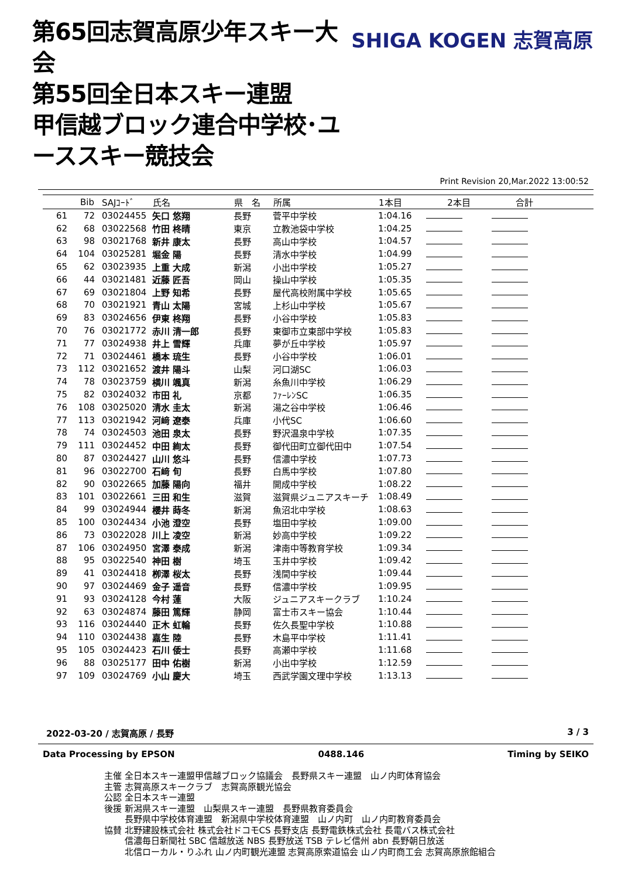第65回志賀高原少年スキー大会
第55回全日本スキー連盟
甲信越ブロック連合中学校･ユーススキー競技会
SHIGA KOGEN 志賀高原
Print Revision 20,Mar.2022 13:00:52
| | Bib | SAJｺｰﾄﾞ | 氏名 | 県 名 | 所属 | 1本目 | 2本目 | 合計 | |
| --- | --- | --- | --- | --- | --- | --- | --- | --- | --- |
| 61 | 72 | 03024455 | 矢口 悠翔 | 長野 | 菅平中学校 | 1:04.16 | | | |
| 62 | 68 | 03022568 | 竹田 柊晴 | 東京 | 立教池袋中学校 | 1:04.25 | | | |
| 63 | 98 | 03021768 | 新井 康太 | 長野 | 高山中学校 | 1:04.57 | | | |
| 64 | 104 | 03025281 | 堀金 陽 | 長野 | 清水中学校 | 1:04.99 | | | |
| 65 | 62 | 03023935 | 上重 大成 | 新潟 | 小出中学校 | 1:05.27 | | | |
| 66 | 44 | 03021481 | 近藤 匠吾 | 岡山 | 操山中学校 | 1:05.35 | | | |
| 67 | 69 | 03021804 | 上野 知希 | 長野 | 屋代高校附属中学校 | 1:05.65 | | | |
| 68 | 70 | 03021921 | 青山 太陽 | 宮城 | 上杉山中学校 | 1:05.67 | | | |
| 69 | 83 | 03024656 | 伊東 柊翔 | 長野 | 小谷中学校 | 1:05.83 | | | |
| 70 | 76 | 03021772 | 赤川 清一郎 | 長野 | 東御市立東部中学校 | 1:05.83 | | | |
| 71 | 77 | 03024938 | 井上 雪輝 | 兵庫 | 夢が丘中学校 | 1:05.97 | | | |
| 72 | 71 | 03024461 | 橋本 琉生 | 長野 | 小谷中学校 | 1:06.01 | | | |
| 73 | 112 | 03021652 | 渡井 陽斗 | 山梨 | 河口湖SC | 1:06.03 | | | |
| 74 | 78 | 03023759 | 横川 颯真 | 新潟 | 糸魚川中学校 | 1:06.29 | | | |
| 75 | 82 | 03024032 | 市田 礼 | 京都 | ﾌｧｰﾚﾝSC | 1:06.35 | | | |
| 76 | 108 | 03025020 | 清水 圭太 | 新潟 | 湯之谷中学校 | 1:06.46 | | | |
| 77 | 113 | 03021942 | 河﨑 遼泰 | 兵庫 | 小代SC | 1:06.60 | | | |
| 78 | 74 | 03024503 | 池田 泉太 | 長野 | 野沢温泉中学校 | 1:07.35 | | | |
| 79 | 111 | 03024452 | 中田 絢太 | 長野 | 御代田町立御代田中 | 1:07.54 | | | |
| 80 | 87 | 03024427 | 山川 悠斗 | 長野 | 信濃中学校 | 1:07.73 | | | |
| 81 | 96 | 03022700 | 石﨑 旬 | 長野 | 白馬中学校 | 1:07.80 | | | |
| 82 | 90 | 03022665 | 加藤 陽向 | 福井 | 開成中学校 | 1:08.22 | | | |
| 83 | 101 | 03022661 | 三田 和生 | 滋賀 | 滋賀県ジュニアスキーチ | 1:08.49 | | | |
| 84 | 99 | 03024944 | 櫻井 蒔冬 | 新潟 | 魚沼北中学校 | 1:08.63 | | | |
| 85 | 100 | 03024434 | 小池 澄空 | 長野 | 塩田中学校 | 1:09.00 | | | |
| 86 | 73 | 03022028 | 川上 凌空 | 新潟 | 妙高中学校 | 1:09.22 | | | |
| 87 | 106 | 03024950 | 宮澤 泰成 | 新潟 | 津南中等教育学校 | 1:09.34 | | | |
| 88 | 95 | 03022540 | 神田 樹 | 埼玉 | 玉井中学校 | 1:09.42 | | | |
| 89 | 41 | 03024418 | 栁澤 桜太 | 長野 | 浅間中学校 | 1:09.44 | | | |
| 90 | 97 | 03024469 | 金子 遥音 | 長野 | 信濃中学校 | 1:09.95 | | | |
| 91 | 93 | 03024128 | 今村 蓮 | 大阪 | ジュニアスキークラブ | 1:10.24 | | | |
| 92 | 63 | 03024874 | 藤田 篤輝 | 静岡 | 富士市スキー協会 | 1:10.44 | | | |
| 93 | 116 | 03024440 | 正木 虹輪 | 長野 | 佐久長聖中学校 | 1:10.88 | | | |
| 94 | 110 | 03024438 | 嘉生 陸 | 長野 | 木島平中学校 | 1:11.41 | | | |
| 95 | 105 | 03024423 | 石川 倭士 | 長野 | 高瀬中学校 | 1:11.68 | | | |
| 96 | 88 | 03025177 | 田中 佑樹 | 新潟 | 小出中学校 | 1:12.59 | | | |
| 97 | 109 | 03024769 | 小山 慶大 | 埼玉 | 西武学園文理中学校 | 1:13.13 | | | |
2022-03-20 / 志賀高原 / 長野 3 / 3
Data Processing by EPSON 0488.146 Timing by SEIKO
主催 全日本スキー連盟甲信越ブロック協議会　長野県スキー連盟　山ノ内町体育協会
主管 志賀高原スキークラブ　志賀高原観光協会
公認 全日本スキー連盟
後援 新潟県スキー連盟　山梨県スキー連盟　長野県教育委員会
　　 長野県中学校体育連盟　新潟県中学校体育連盟　山ノ内町　山ノ内町教育委員会
協賛 北野建設株式会社 株式会社ドコモCS 長野支店 長野電鉄株式会社 長電バス株式会社
　　 信濃毎日新聞社 SBC 信越放送 NBS 長野放送 TSB テレビ信州 abn 長野朝日放送
　　 北信ローカル・りふれ 山ノ内町観光連盟 志賀高原索道協会 山ノ内町商工会 志賀高原旅館組合